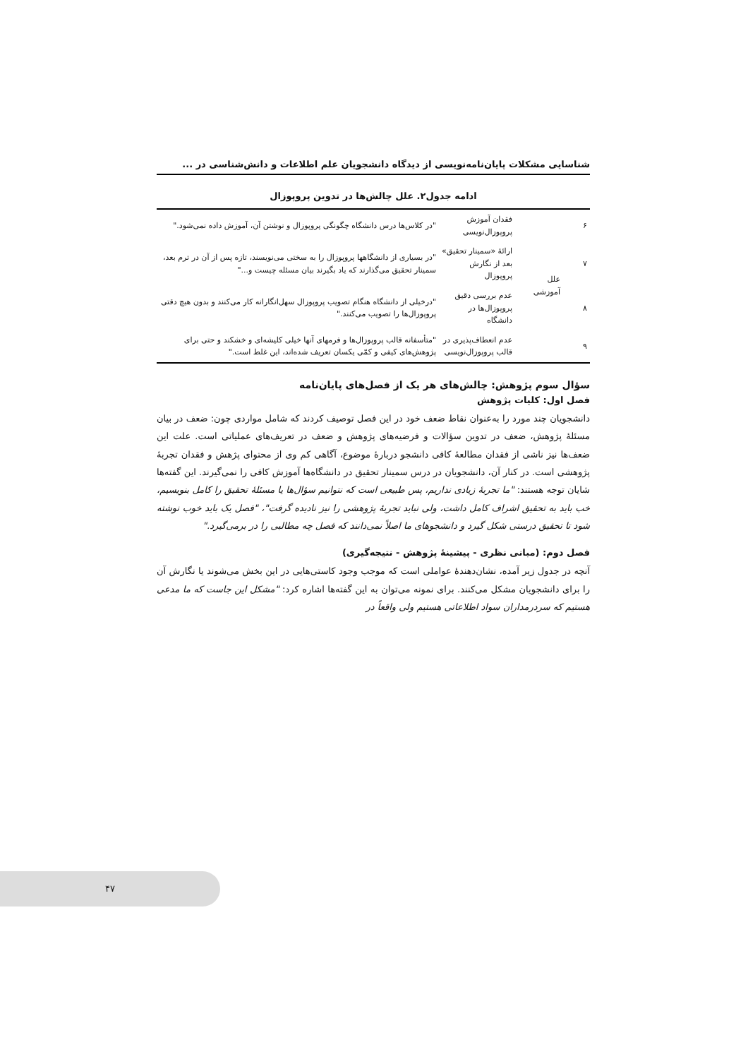شناسایی مشکلات پایان‌نامه‌نویسی از دیدگاه دانشجویان علم اطلاعات و دانش‌شناسی در ...
ادامه جدول۲. علل چالش‌ها در تدوین پروپوزال
| ۶ | علل آموزشی | فقدان آموزش پروپوزال‌نویسی | "در کلاس‌ها درس دانشگاه چگونگی پروپوزال و نوشتن آن، آموزش داده نمی‌شود." |
| ۷ | | ارائۀ «سمینار تحقیق» بعد از نگارش پروپوزال | "در بسیاری از دانشگاهها پروپوزال را به سختی می‌نویسند، تازه پس از آن در ترم بعد، سمینار تحقیق می‌گذارند که یاد بگیرند بیان مسئله چیست و..." |
| ۸ | | عدم بررسی دقیق پروپوزال‌ها در دانشگاه | "درخیلی از دانشگاه هنگام تصویب پروپوزال سهل‌انگارانه کار می‌کنند و بدون هیچ دقتی پروپوزال‌ها را تصویب می‌کنند." |
| ۹ | | عدم انعطاف‌پذیری در قالب پروپوزال‌نویسی | "متأسفانه قالب پروپوزال‌ها و فرمهای آنها خیلی کلیشه‌ای و خشکند و حتی برای پژوهش‌های کیفی و کمّی یکسان تعریف شده‌اند، این غلط است." |
سؤال سوم پژوهش: چالش‌های هر یک از فصل‌های پایان‌نامه
فصل اول: کلیات پژوهش
دانشجویان چند مورد را به‌عنوان نقاط ضعف خود در این فصل توصیف کردند که شامل مواردی چون: ضعف در بیان مسئلۀ پژوهش، ضعف در تدوین سؤالات و فرضیه‌های پژوهش و ضعف در تعریف‌های عملیاتی است. علت این ضعف‌ها نیز ناشی از فقدان مطالعۀ کافی دانشجو دربارۀ موضوع، آگاهی کم وی از محتوای پژهش و فقدان تجربۀ پژوهشی است. در کنار آن، دانشجویان در درس سمینار تحقیق در دانشگاه‌ها آموزش کافی را نمی‌گیرند. این گفته‌ها شایان توجه هستند: "ما تجربۀ زیادی نداریم، پس طبیعی است که نتوانیم سؤال‌ها یا مسئلۀ تحقیق را کامل بنویسیم، خب باید به تحقیق اشراف کامل داشت، ولی نباید تجربۀ پژوهشی را نیز نادیده گرفت"، "فصل یک باید خوب نوشته شود تا تحقیق درستی شکل گیرد و دانشجوهای ما اصلاً نمی‌دانند که فصل چه مطالبی را در برمی‌گیرد."
فصل دوم: (مبانی نظری - پیشینۀ پژوهش - نتیجه‌گیری)
آنچه در جدول زیر آمده، نشان‌دهندۀ عواملی است که موجب وجود کاستی‌هایی در این بخش می‌شوند یا نگارش آن را برای دانشجویان مشکل می‌کنند. برای نمونه می‌توان به این گفته‌ها اشاره کرد: "مشکل این جاست که ما مدعی هستیم که سردرمداران سواد اطلاعاتی هستیم ولی واقعاً در
۴۷